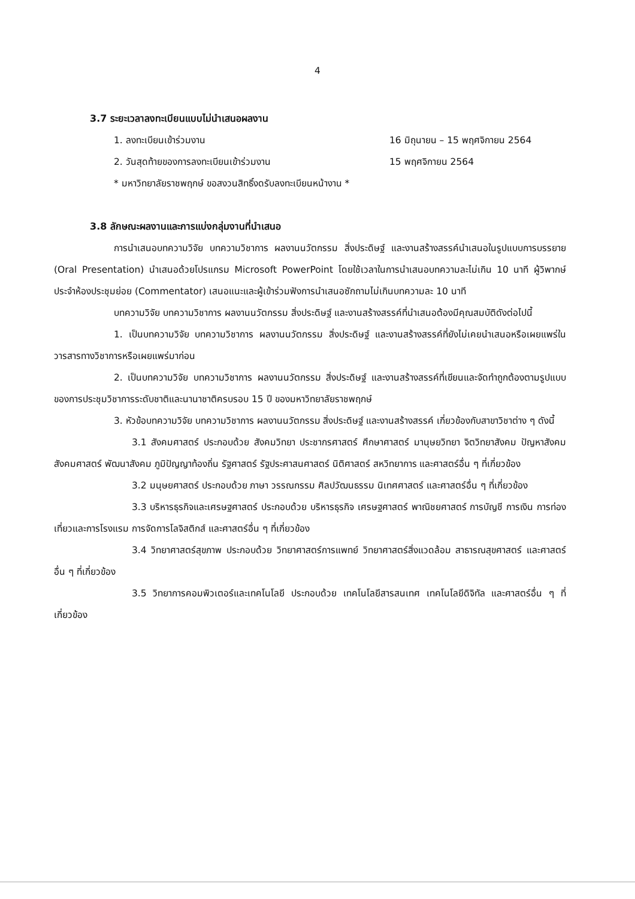4
3.7 ระยะเวลาลงทะเบียนแบบไม่นำเสนอผลงาน
1. ลงทะเบียนเข้าร่วมงาน 16 มิถุนายน – 15 พฤศจิกายน 2564
2. วันสุดท้ายของการลงทะเบียนเข้าร่วมงาน 15 พฤศจิกายน 2564
* มหาวิทยาลัยราชพฤกษ์ ขอสงวนสิทธิ์งดรับลงทะเบียนหน้างาน *
3.8 ลักษณะผลงานและการแบ่งกลุ่มงานที่นำเสนอ
การนำเสนอบทความวิจัย บทความวิชาการ ผลงานนวัตกรรม สิ่งประดิษฐ์ และงานสร้างสรรค์นำเสนอในรูปแบบการบรรยาย (Oral Presentation) นำเสนอด้วยโปรแกรม Microsoft PowerPoint โดยใช้เวลาในการนำเสนอบทความละไม่เกิน 10 นาที ผู้วิพากษ์ประจำห้องประชุมย่อย (Commentator) เสนอแนะและผู้เข้าร่วมฟังการนำเสนอซักถามไม่เกินบทความละ 10 นาที
บทความวิจัย บทความวิชาการ ผลงานนวัตกรรม สิ่งประดิษฐ์ และงานสร้างสรรค์ที่นำเสนอต้องมีคุณสมบัติดังต่อไปนี้
1. เป็นบทความวิจัย บทความวิชาการ ผลงานนวัตกรรม สิ่งประดิษฐ์ และงานสร้างสรรค์ที่ยังไม่เคยนำเสนอหรือเผยแพร่ในวารสารทางวิชาการหรือเผยแพร่มาก่อน
2. เป็นบทความวิจัย บทความวิชาการ ผลงานนวัตกรรม สิ่งประดิษฐ์ และงานสร้างสรรค์ที่เขียนและจัดทำถูกต้องตามรูปแบบของการประชุมวิชาการระดับชาติและนานาชาติครบรอบ 15 ปี ของมหาวิทยาลัยราชพฤกษ์
3. หัวข้อบทความวิจัย บทความวิชาการ ผลงานนวัตกรรม สิ่งประดิษฐ์ และงานสร้างสรรค์ เกี่ยวข้องกับสาขาวิชาต่าง ๆ ดังนี้
3.1 สังคมศาสตร์ ประกอบด้วย สังคมวิทยา ประชากรศาสตร์ ศึกษาศาสตร์ มานุษยวิทยา จิตวิทยาสังคม ปัญหาสังคม สังคมศาสตร์ พัฒนาสังคม ภูมิปัญญาท้องถิ่น รัฐศาสตร์ รัฐประศาสนศาสตร์ นิติศาสตร์ สหวิทยาการ และศาสตร์อื่น ๆ ที่เกี่ยวข้อง
3.2 มนุษยศาสตร์ ประกอบด้วย ภาษา วรรณกรรม ศิลปวัฒนธรรม นิเทศศาสตร์ และศาสตร์อื่น ๆ ที่เกี่ยวข้อง
3.3 บริหารธุรกิจและเศรษฐศาสตร์ ประกอบด้วย บริหารธุรกิจ เศรษฐศาสตร์ พาณิชยศาสตร์ การบัญชี การเงิน การท่องเที่ยวและการโรงแรม การจัดการโลจิสติกส์ และศาสตร์อื่น ๆ ที่เกี่ยวข้อง
3.4 วิทยาศาสตร์สุขภาพ ประกอบด้วย วิทยาศาสตร์การแพทย์ วิทยาศาสตร์สิ่งแวดล้อม สาธารณสุขศาสตร์ และศาสตร์อื่น ๆ ที่เกี่ยวข้อง
3.5 วิทยาการคอมพิวเตอร์และเทคโนโลยี ประกอบด้วย เทคโนโลยีสารสนเทศ เทคโนโลยีดิจิทัล และศาสตร์อื่น ๆ ที่เกี่ยวข้อง